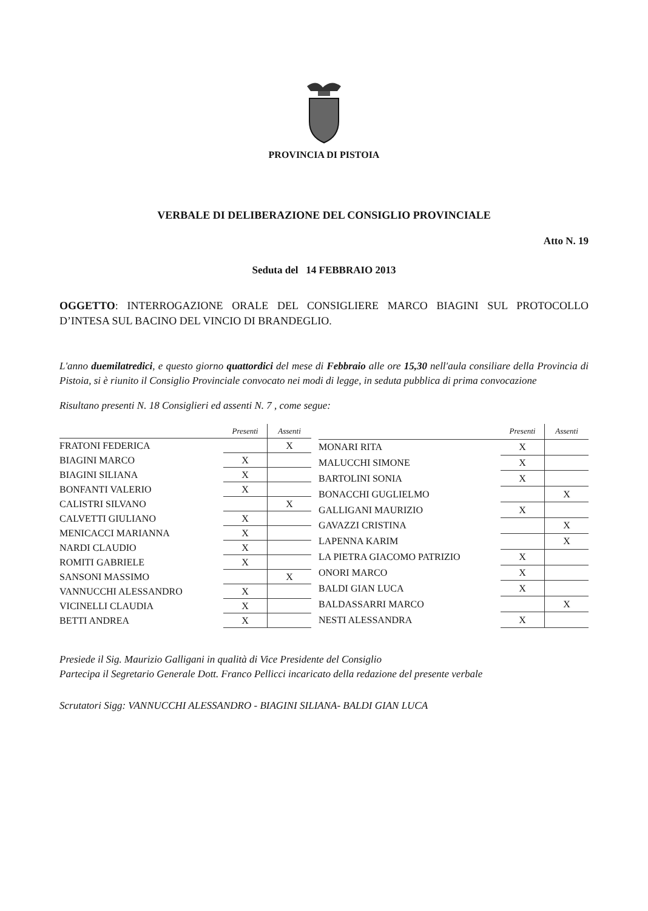PROVINCIA DI PISTOIA
VERBALE DI DELIBERAZIONE DEL CONSIGLIO PROVINCIALE
Atto N. 19
Seduta del 14 FEBBRAIO 2013
OGGETTO: INTERROGAZIONE ORALE DEL CONSIGLIERE MARCO BIAGINI SUL PROTOCOLLO D’INTESA SUL BACINO DEL VINCIO DI BRANDEGLIO.
L'anno duemilatredici, e questo giorno quattordici del mese di Febbraio alle ore 15,30 nell'aula consiliare della Provincia di Pistoia, si è riunito il Consiglio Provinciale convocato nei modi di legge, in seduta pubblica di prima convocazione
Risultano presenti N. 18 Consiglieri ed assenti N. 7 , come segue:
| | Presenti | Assenti |
| --- | --- | --- |
| FRATONI FEDERICA | | X |
| BIAGINI MARCO | X | |
| BIAGINI SILIANA | X | |
| BONFANTI VALERIO | X | |
| CALISTRI SILVANO | | X |
| CALVETTI GIULIANO | X | |
| MENICACCI MARIANNA | X | |
| NARDI CLAUDIO | X | |
| ROMITI GABRIELE | X | |
| SANSONI MASSIMO | | X |
| VANNUCCHI ALESSANDRO | X | |
| VICINELLI CLAUDIA | X | |
| BETTI ANDREA | X | |
| | Presenti | Assenti |
| --- | --- | --- |
| MONARI RITA | X | |
| MALUCCHI SIMONE | X | |
| BARTOLINI SONIA | X | |
| BONACCHI GUGLIELMO | | X |
| GALLIGANI MAURIZIO | X | |
| GAVAZZI CRISTINA | | X |
| LAPENNA KARIM | | X |
| LA PIETRA GIACOMO PATRIZIO | X | |
| ONORI MARCO | X | |
| BALDI GIAN LUCA | X | |
| BALDASSARRI MARCO | | X |
| NESTI ALESSANDRA | X | |
Presiede il Sig. Maurizio Galligani in qualità di Vice Presidente del Consiglio
Partecipa il Segretario Generale Dott. Franco Pellicci incaricato della redazione del presente verbale
Scrutatori Sigg: VANNUCCHI ALESSANDRO - BIAGINI SILIANA- BALDI GIAN LUCA